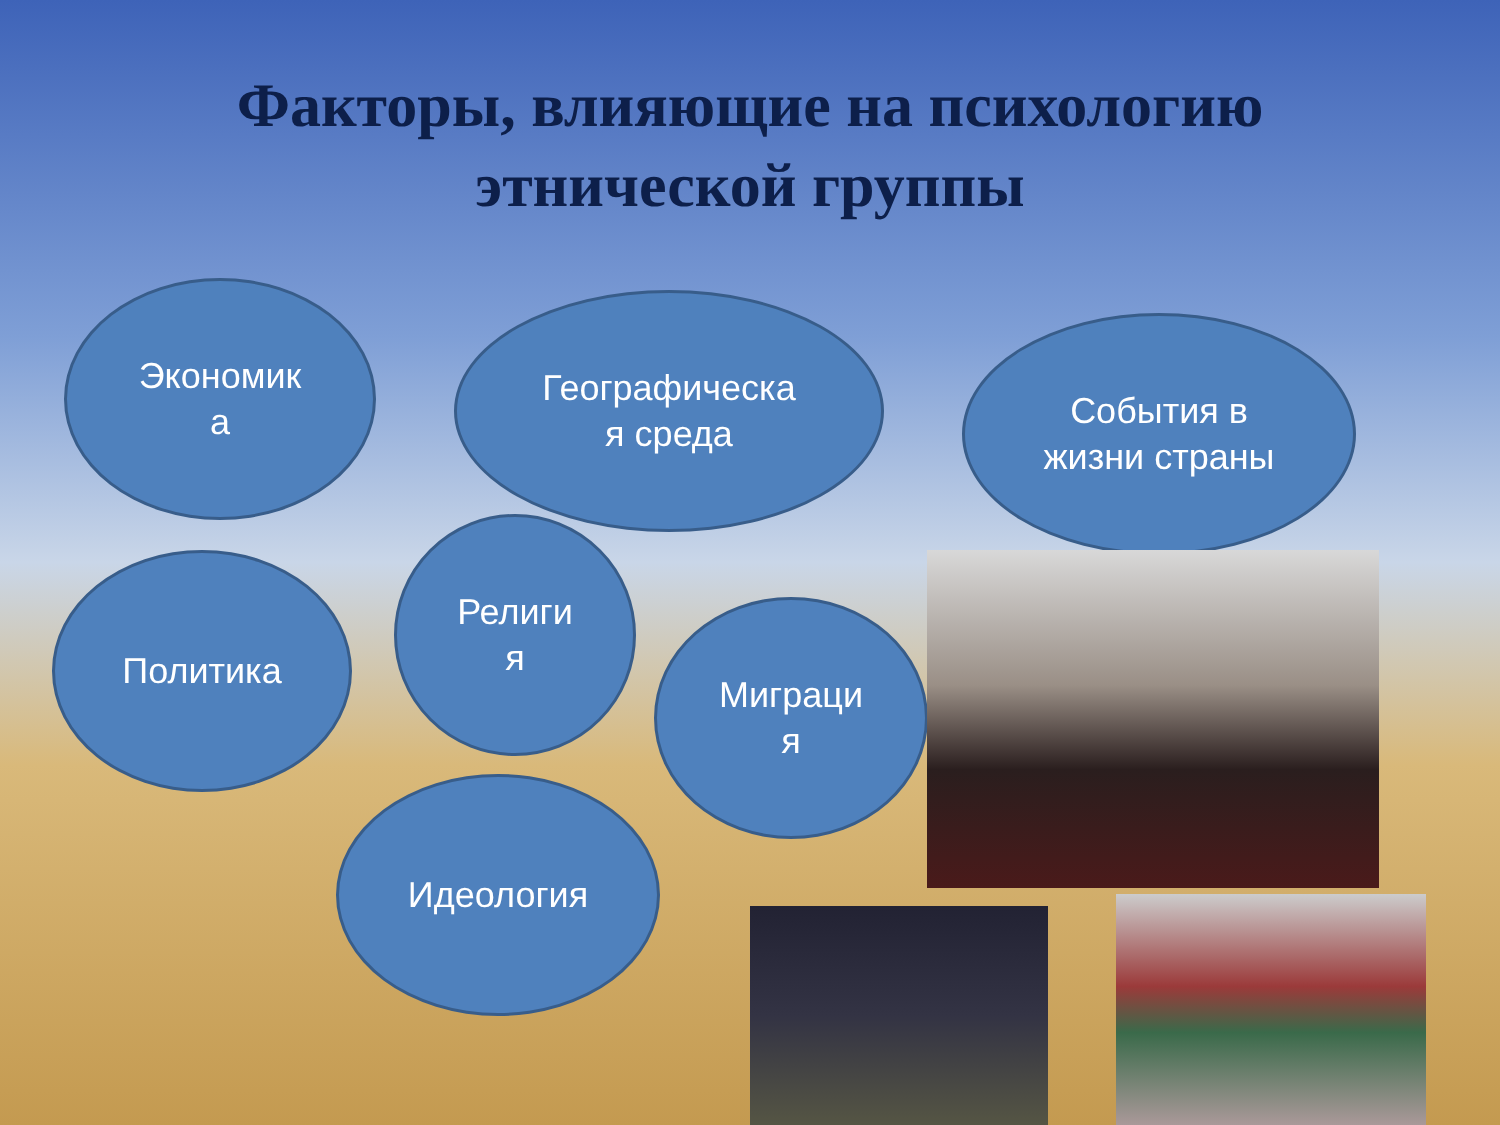Факторы, влияющие на психологию
этнической группы
Экономик
а
Географическа
я среда
События в
жизни страны
Политика
Религи
я
Миграци
я
Идеология